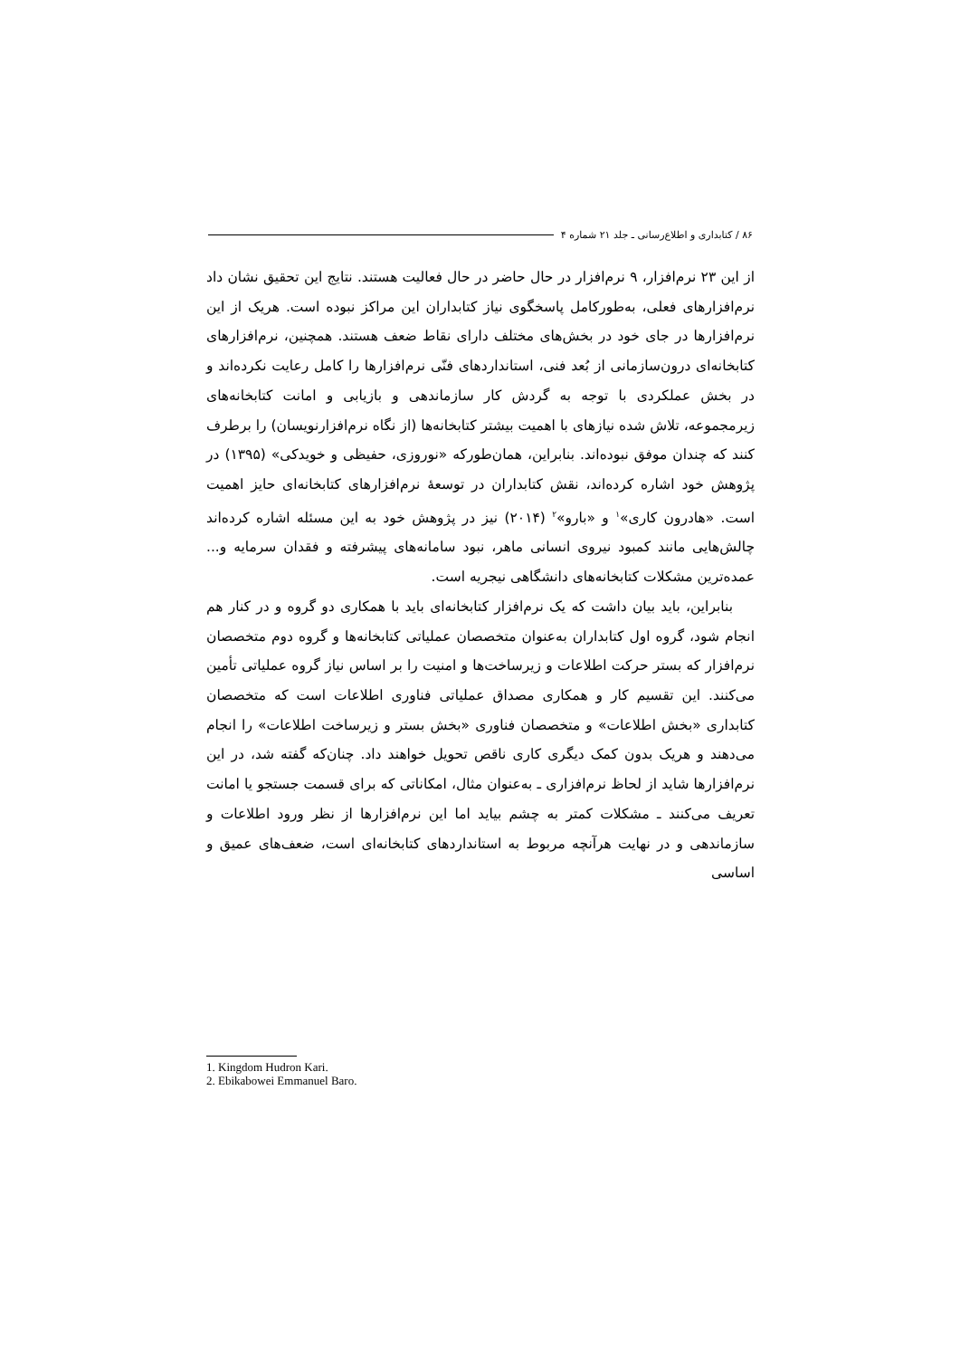۸۶ / کتابداری و اطلاع‌رسانی ـ جلد ۲۱ شماره ۴
از این ۲۳ نرم‌افزار، ۹ نرم‌افزار در حال حاضر در حال فعالیت هستند. نتایج این تحقیق نشان داد نرم‌افزارهای فعلی، به‌طورکامل پاسخگوی نیاز کتابداران این مراکز نبوده است. هریک از این نرم‌افزارها در جای خود در بخش‌های مختلف دارای نقاط ضعف هستند. همچنین، نرم‌افزارهای کتابخانه‌ای درون‌سازمانی از بُعد فنی، استانداردهای فنّی نرم‌افزارها را کامل رعایت نکرده‌اند و در بخش عملکردی با توجه به گردش کار سازماندهی و بازیابی و امانت کتابخانه‌های زیرمجموعه، تلاش شده نیازهای با اهمیت بیشتر کتابخانه‌ها (از نگاه نرم‌افزارنویسان) را برطرف کنند که چندان موفق نبوده‌اند. بنابراین، همان‌طورکه «نوروزی، حفیظی و خویدکی» (۱۳۹۵) در پژوهش خود اشاره کرده‌اند، نقش کتابداران در توسعهٔ نرم‌افزارهای کتابخانه‌ای حایز اهمیت است. «هادرون کاری»<sup>۱</sup> و «بارو»<sup>۲</sup> (۲۰۱۴) نیز در پژوهش خود به این مسئله اشاره کرده‌اند چالش‌هایی مانند کمبود نیروی انسانی ماهر، نبود سامانه‌های پیشرفته و فقدان سرمایه و... عمده‌ترین مشکلات کتابخانه‌های دانشگاهی نیجریه است.
بنابراین، باید بیان داشت که یک نرم‌افزار کتابخانه‌ای باید با همکاری دو گروه و در کنار هم انجام شود، گروه اول کتابداران به‌عنوان متخصصان عملیاتی کتابخانه‌ها و گروه دوم متخصصان نرم‌افزار که بستر حرکت اطلاعات و زیرساخت‌ها و امنیت را بر اساس نیاز گروه عملیاتی تأمین می‌کنند. این تقسیم کار و همکاری مصداق عملیاتی فناوری اطلاعات است که متخصصان کتابداری «بخش اطلاعات» و متخصصان فناوری «بخش بستر و زیرساخت اطلاعات» را انجام می‌دهند و هریک بدون کمک دیگری کاری ناقص تحویل خواهند داد. چنان‌که گفته شد، در این نرم‌افزارها شاید از لحاظ نرم‌افزاری ـ به‌عنوان مثال، امکاناتی که برای قسمت جستجو یا امانت تعریف می‌کنند ـ مشکلات کمتر به چشم بیاید اما این نرم‌افزارها از نظر ورود اطلاعات و سازماندهی و در نهایت هرآنچه مربوط به استانداردهای کتابخانه‌ای است، ضعف‌های عمیق و اساسی
1. Kingdom Hudron Kari.
2. Ebikabowei Emmanuel Baro.